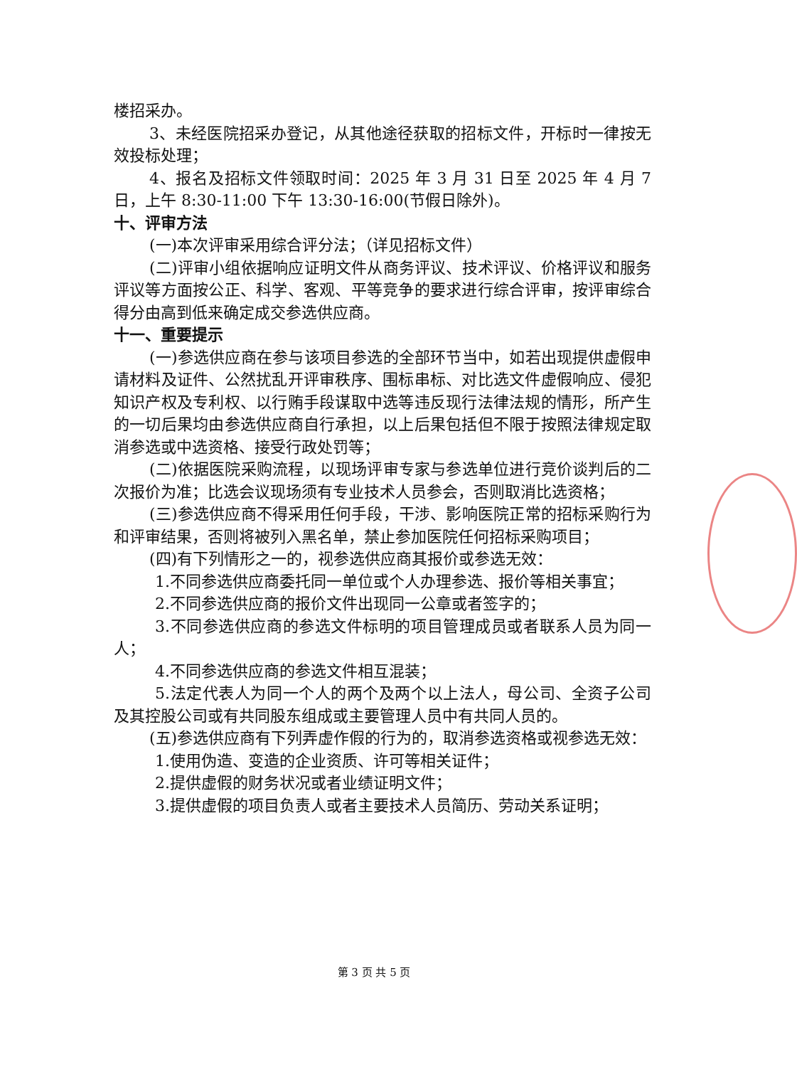楼招采办。
3、未经医院招采办登记，从其他途径获取的招标文件，开标时一律按无效投标处理；
4、报名及招标文件领取时间：2025 年 3 月 31 日至 2025 年 4 月 7 日，上午 8:30-11:00 下午 13:30-16:00(节假日除外)。
十、评审方法
(一)本次评审采用综合评分法；（详见招标文件）
(二)评审小组依据响应证明文件从商务评议、技术评议、价格评议和服务评议等方面按公正、科学、客观、平等竞争的要求进行综合评审，按评审综合得分由高到低来确定成交参选供应商。
十一、重要提示
(一)参选供应商在参与该项目参选的全部环节当中，如若出现提供虚假申请材料及证件、公然扰乱开评审秩序、围标串标、对比选文件虚假响应、侵犯知识产权及专利权、以行贿手段谋取中选等违反现行法律法规的情形，所产生的一切后果均由参选供应商自行承担，以上后果包括但不限于按照法律规定取消参选或中选资格、接受行政处罚等；
(二)依据医院采购流程，以现场评审专家与参选单位进行竞价谈判后的二次报价为准；比选会议现场须有专业技术人员参会，否则取消比选资格；
(三)参选供应商不得采用任何手段，干涉、影响医院正常的招标采购行为和评审结果，否则将被列入黑名单，禁止参加医院任何招标采购项目；
(四)有下列情形之一的，视参选供应商其报价或参选无效：
1.不同参选供应商委托同一单位或个人办理参选、报价等相关事宜；
2.不同参选供应商的报价文件出现同一公章或者签字的；
3.不同参选供应商的参选文件标明的项目管理成员或者联系人员为同一人；
4.不同参选供应商的参选文件相互混装；
5.法定代表人为同一个人的两个及两个以上法人，母公司、全资子公司及其控股公司或有共同股东组成或主要管理人员中有共同人员的。
(五)参选供应商有下列弄虚作假的行为的，取消参选资格或视参选无效：
1.使用伪造、变造的企业资质、许可等相关证件；
2.提供虚假的财务状况或者业绩证明文件；
3.提供虚假的项目负责人或者主要技术人员简历、劳动关系证明；
第 3 页 共 5 页